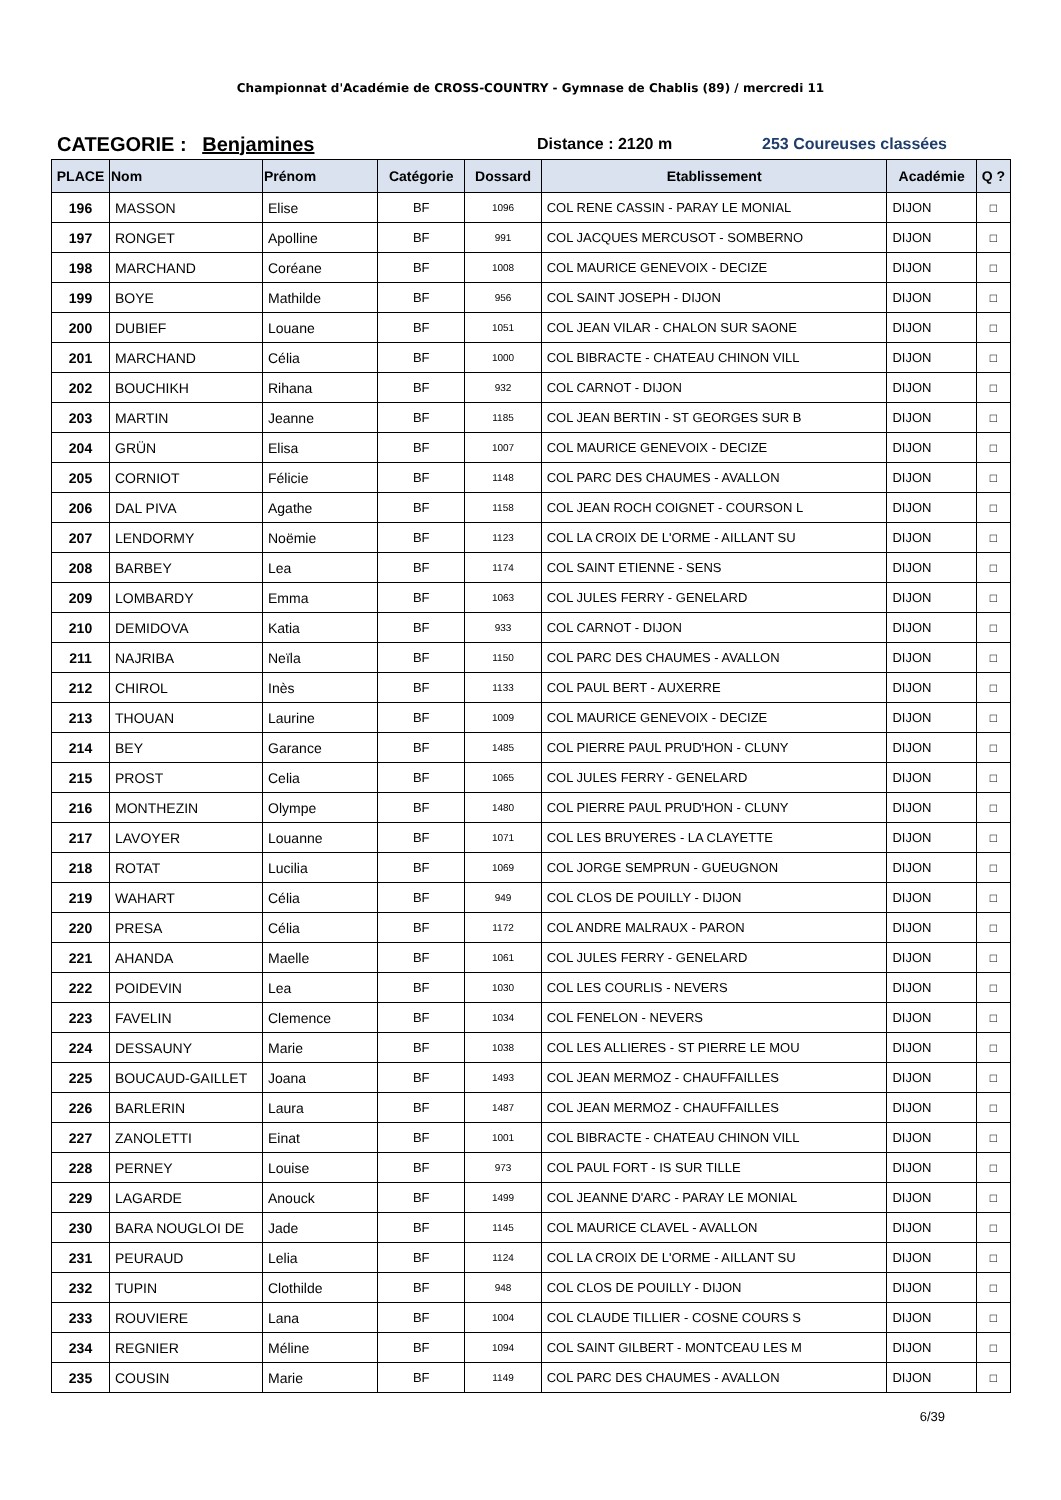Championnat d'Académie de CROSS-COUNTRY - Gymnase de Chablis (89) / mercredi 11
CATEGORIE : Benjamines
Distance : 2120 m 253 Coureuses classées
| PLACE | Nom | Prénom | Catégorie | Dossard | Etablissement | Académie | Q ? |
| --- | --- | --- | --- | --- | --- | --- | --- |
| 196 | MASSON | Elise | BF | 1096 | COL RENE CASSIN - PARAY LE MONIAL | DIJON | □ |
| 197 | RONGET | Apolline | BF | 991 | COL JACQUES MERCUSOT - SOMBERNO | DIJON | □ |
| 198 | MARCHAND | Coréane | BF | 1008 | COL MAURICE GENEVOIX - DECIZE | DIJON | □ |
| 199 | BOYE | Mathilde | BF | 956 | COL SAINT JOSEPH - DIJON | DIJON | □ |
| 200 | DUBIEF | Louane | BF | 1051 | COL JEAN VILAR - CHALON SUR SAONE | DIJON | □ |
| 201 | MARCHAND | Célia | BF | 1000 | COL BIBRACTE - CHATEAU CHINON VILL | DIJON | □ |
| 202 | BOUCHIKH | Rihana | BF | 932 | COL CARNOT - DIJON | DIJON | □ |
| 203 | MARTIN | Jeanne | BF | 1185 | COL JEAN BERTIN - ST GEORGES SUR B | DIJON | □ |
| 204 | GRÜN | Elisa | BF | 1007 | COL MAURICE GENEVOIX - DECIZE | DIJON | □ |
| 205 | CORNIOT | Félicie | BF | 1148 | COL PARC DES CHAUMES - AVALLON | DIJON | □ |
| 206 | DAL PIVA | Agathe | BF | 1158 | COL JEAN ROCH COIGNET - COURSON L | DIJON | □ |
| 207 | LENDORMY | Noëmie | BF | 1123 | COL LA CROIX DE L'ORME - AILLANT SU | DIJON | □ |
| 208 | BARBEY | Lea | BF | 1174 | COL SAINT ETIENNE - SENS | DIJON | □ |
| 209 | LOMBARDY | Emma | BF | 1063 | COL JULES FERRY - GENELARD | DIJON | □ |
| 210 | DEMIDOVA | Katia | BF | 933 | COL CARNOT - DIJON | DIJON | □ |
| 211 | NAJRIBA | Neïla | BF | 1150 | COL PARC DES CHAUMES - AVALLON | DIJON | □ |
| 212 | CHIROL | Inès | BF | 1133 | COL PAUL BERT - AUXERRE | DIJON | □ |
| 213 | THOUAN | Laurine | BF | 1009 | COL MAURICE GENEVOIX - DECIZE | DIJON | □ |
| 214 | BEY | Garance | BF | 1485 | COL PIERRE PAUL PRUD'HON - CLUNY | DIJON | □ |
| 215 | PROST | Celia | BF | 1065 | COL JULES FERRY - GENELARD | DIJON | □ |
| 216 | MONTHEZIN | Olympe | BF | 1480 | COL PIERRE PAUL PRUD'HON - CLUNY | DIJON | □ |
| 217 | LAVOYER | Louanne | BF | 1071 | COL LES BRUYERES - LA CLAYETTE | DIJON | □ |
| 218 | ROTAT | Lucilia | BF | 1069 | COL JORGE SEMPRUN - GUEUGNON | DIJON | □ |
| 219 | WAHART | Célia | BF | 949 | COL CLOS DE POUILLY - DIJON | DIJON | □ |
| 220 | PRESA | Célia | BF | 1172 | COL ANDRE MALRAUX - PARON | DIJON | □ |
| 221 | AHANDA | Maelle | BF | 1061 | COL JULES FERRY - GENELARD | DIJON | □ |
| 222 | POIDEVIN | Lea | BF | 1030 | COL LES COURLIS - NEVERS | DIJON | □ |
| 223 | FAVELIN | Clemence | BF | 1034 | COL FENELON - NEVERS | DIJON | □ |
| 224 | DESSAUNY | Marie | BF | 1038 | COL LES ALLIERES - ST PIERRE LE MOU | DIJON | □ |
| 225 | BOUCAUD-GAILLET | Joana | BF | 1493 | COL JEAN MERMOZ - CHAUFFAILLES | DIJON | □ |
| 226 | BARLERIN | Laura | BF | 1487 | COL JEAN MERMOZ - CHAUFFAILLES | DIJON | □ |
| 227 | ZANOLETTI | Einat | BF | 1001 | COL BIBRACTE - CHATEAU CHINON VILL | DIJON | □ |
| 228 | PERNEY | Louise | BF | 973 | COL PAUL FORT - IS SUR TILLE | DIJON | □ |
| 229 | LAGARDE | Anouck | BF | 1499 | COL JEANNE D'ARC - PARAY LE MONIAL | DIJON | □ |
| 230 | BARA NOUGLOI DE | Jade | BF | 1145 | COL MAURICE CLAVEL - AVALLON | DIJON | □ |
| 231 | PEURAUD | Lelia | BF | 1124 | COL LA CROIX DE L'ORME - AILLANT SU | DIJON | □ |
| 232 | TUPIN | Clothilde | BF | 948 | COL CLOS DE POUILLY - DIJON | DIJON | □ |
| 233 | ROUVIERE | Lana | BF | 1004 | COL CLAUDE TILLIER - COSNE COURS S | DIJON | □ |
| 234 | REGNIER | Méline | BF | 1094 | COL SAINT GILBERT - MONTCEAU LES M | DIJON | □ |
| 235 | COUSIN | Marie | BF | 1149 | COL PARC DES CHAUMES - AVALLON | DIJON | □ |
6/39